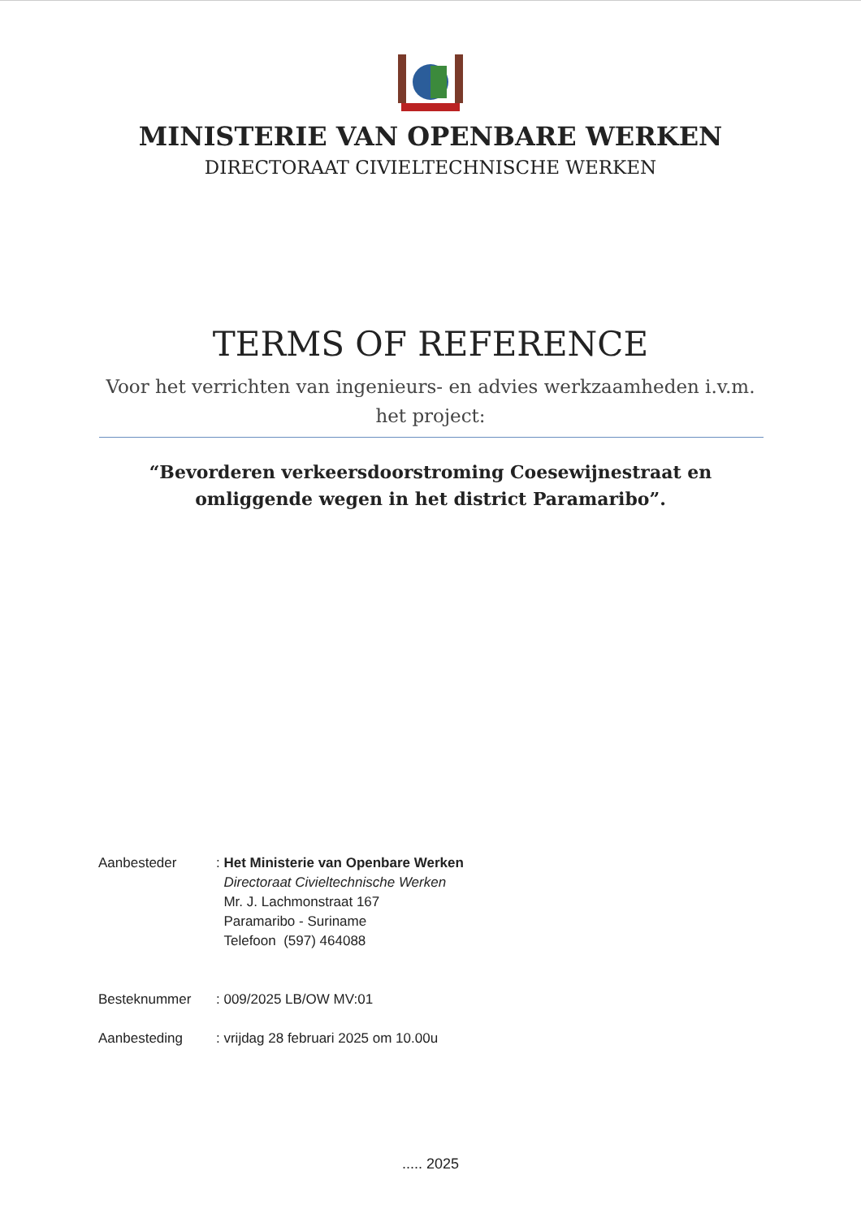MINISTERIE VAN OPENBARE WERKEN
DIRECTORAAT CIVIELTECHNISCHE WERKEN
TERMS OF REFERENCE
Voor het verrichten van ingenieurs- en advies werkzaamheden i.v.m. het project:
“Bevorderen verkeersdoorstroming Coesewijnestraat en omliggende wegen in het district Paramaribo”.
Aanbesteder : Het Ministerie van Openbare Werken
Directoraat Civieltechnische Werken
Mr. J. Lachmonstraat 167
Paramaribo - Suriname
Telefoon (597) 464088
Besteknummer : 009/2025 LB/OW MV:01
Aanbesteding : vrijdag 28 februari 2025 om 10.00u
..... 2025